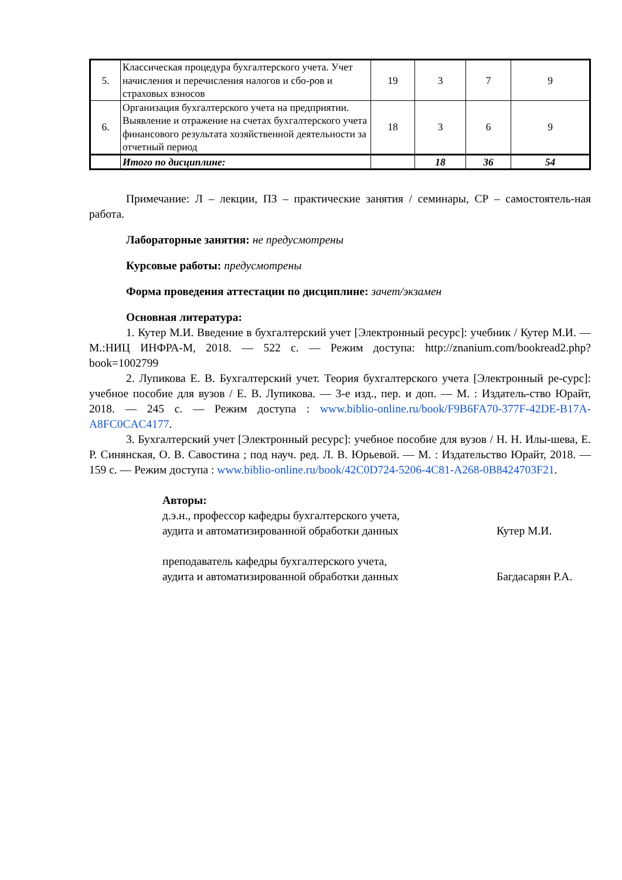| 5. | Классическая процедура бухгалтерского учета. Учет начисления и перечисления налогов и сбо-ров и страховых взносов | 19 | 3 | 7 | 9 |
| 6. | Организация бухгалтерского учета на предприятии. Выявление и отражение на счетах бухгалтерского учета финансового результата хозяйственной деятельности за отчетный период | 18 | 3 | 6 | 9 |
| | Итого по дисциплине: | | 18 | 36 | 54 |
Примечание: Л – лекции, ПЗ – практические занятия / семинары, СР – самостоятель-ная работа.
Лабораторные занятия: не предусмотрены
Курсовые работы: предусмотрены
Форма проведения аттестации по дисциплине: зачет/экзамен
Основная литература:
1. Кутер М.И. Введение в бухгалтерский учет [Электронный ресурс]: учебник / Кутер М.И. — М.:НИЦ ИНФРА-М, 2018. — 522 с. — Режим доступа: http://znanium.com/bookread2.php?book=1002799
2. Лупикова Е. В. Бухгалтерский учет. Теория бухгалтерского учета [Электронный ре-сурс]: учебное пособие для вузов / Е. В. Лупикова. — 3-е изд., пер. и доп. — М. : Издатель-ство Юрайт, 2018. — 245 с. — Режим доступа : www.biblio-online.ru/book/F9B6FA70-377F-42DE-B17A-A8FC0CAC4177.
3. Бухгалтерский учет [Электронный ресурс]: учебное пособие для вузов / Н. Н. Илы-шева, Е. Р. Синянская, О. В. Савостина ; под науч. ред. Л. В. Юрьевой. — М. : Издательство Юрайт, 2018. — 159 с. — Режим доступа : www.biblio-online.ru/book/42C0D724-5206-4C81-A268-0B8424703F21.
Авторы:
д.э.н., профессор кафедры бухгалтерского учета,
аудита и автоматизированной обработки данных Кутер М.И.
преподаватель кафедры бухгалтерского учета,
аудита и автоматизированной обработки данных Багдасарян Р.А.